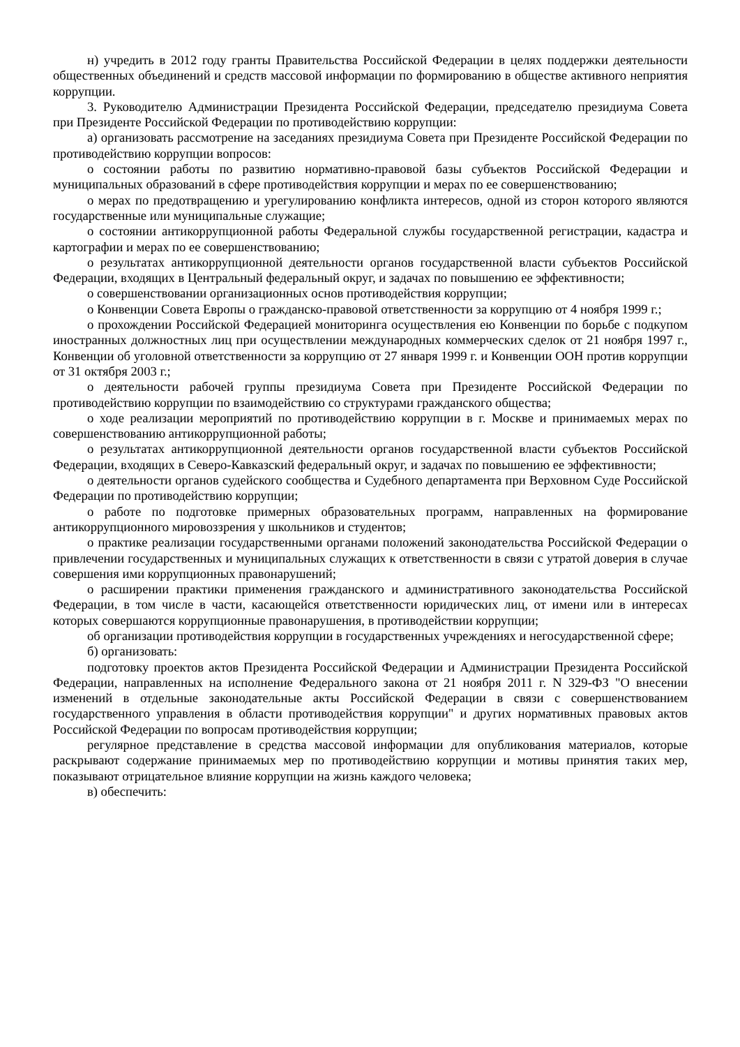н) учредить в 2012 году гранты Правительства Российской Федерации в целях поддержки деятельности общественных объединений и средств массовой информации по формированию в обществе активного неприятия коррупции.
3. Руководителю Администрации Президента Российской Федерации, председателю президиума Совета при Президенте Российской Федерации по противодействию коррупции:
а) организовать рассмотрение на заседаниях президиума Совета при Президенте Российской Федерации по противодействию коррупции вопросов:
о состоянии работы по развитию нормативно-правовой базы субъектов Российской Федерации и муниципальных образований в сфере противодействия коррупции и мерах по ее совершенствованию;
о мерах по предотвращению и урегулированию конфликта интересов, одной из сторон которого являются государственные или муниципальные служащие;
о состоянии антикоррупционной работы Федеральной службы государственной регистрации, кадастра и картографии и мерах по ее совершенствованию;
о результатах антикоррупционной деятельности органов государственной власти субъектов Российской Федерации, входящих в Центральный федеральный округ, и задачах по повышению ее эффективности;
о совершенствовании организационных основ противодействия коррупции;
о Конвенции Совета Европы о гражданско-правовой ответственности за коррупцию от 4 ноября 1999 г.;
о прохождении Российской Федерацией мониторинга осуществления ею Конвенции по борьбе с подкупом иностранных должностных лиц при осуществлении международных коммерческих сделок от 21 ноября 1997 г., Конвенции об уголовной ответственности за коррупцию от 27 января 1999 г. и Конвенции ООН против коррупции от 31 октября 2003 г.;
о деятельности рабочей группы президиума Совета при Президенте Российской Федерации по противодействию коррупции по взаимодействию со структурами гражданского общества;
о ходе реализации мероприятий по противодействию коррупции в г. Москве и принимаемых мерах по совершенствованию антикоррупционной работы;
о результатах антикоррупционной деятельности органов государственной власти субъектов Российской Федерации, входящих в Северо-Кавказский федеральный округ, и задачах по повышению ее эффективности;
о деятельности органов судейского сообщества и Судебного департамента при Верховном Суде Российской Федерации по противодействию коррупции;
о работе по подготовке примерных образовательных программ, направленных на формирование антикоррупционного мировоззрения у школьников и студентов;
о практике реализации государственными органами положений законодательства Российской Федерации о привлечении государственных и муниципальных служащих к ответственности в связи с утратой доверия в случае совершения ими коррупционных правонарушений;
о расширении практики применения гражданского и административного законодательства Российской Федерации, в том числе в части, касающейся ответственности юридических лиц, от имени или в интересах которых совершаются коррупционные правонарушения, в противодействии коррупции;
об организации противодействия коррупции в государственных учреждениях и негосударственной сфере;
б) организовать:
подготовку проектов актов Президента Российской Федерации и Администрации Президента Российской Федерации, направленных на исполнение Федерального закона от 21 ноября 2011 г. N 329-ФЗ "О внесении изменений в отдельные законодательные акты Российской Федерации в связи с совершенствованием государственного управления в области противодействия коррупции" и других нормативных правовых актов Российской Федерации по вопросам противодействия коррупции;
регулярное представление в средства массовой информации для опубликования материалов, которые раскрывают содержание принимаемых мер по противодействию коррупции и мотивы принятия таких мер, показывают отрицательное влияние коррупции на жизнь каждого человека;
в) обеспечить: